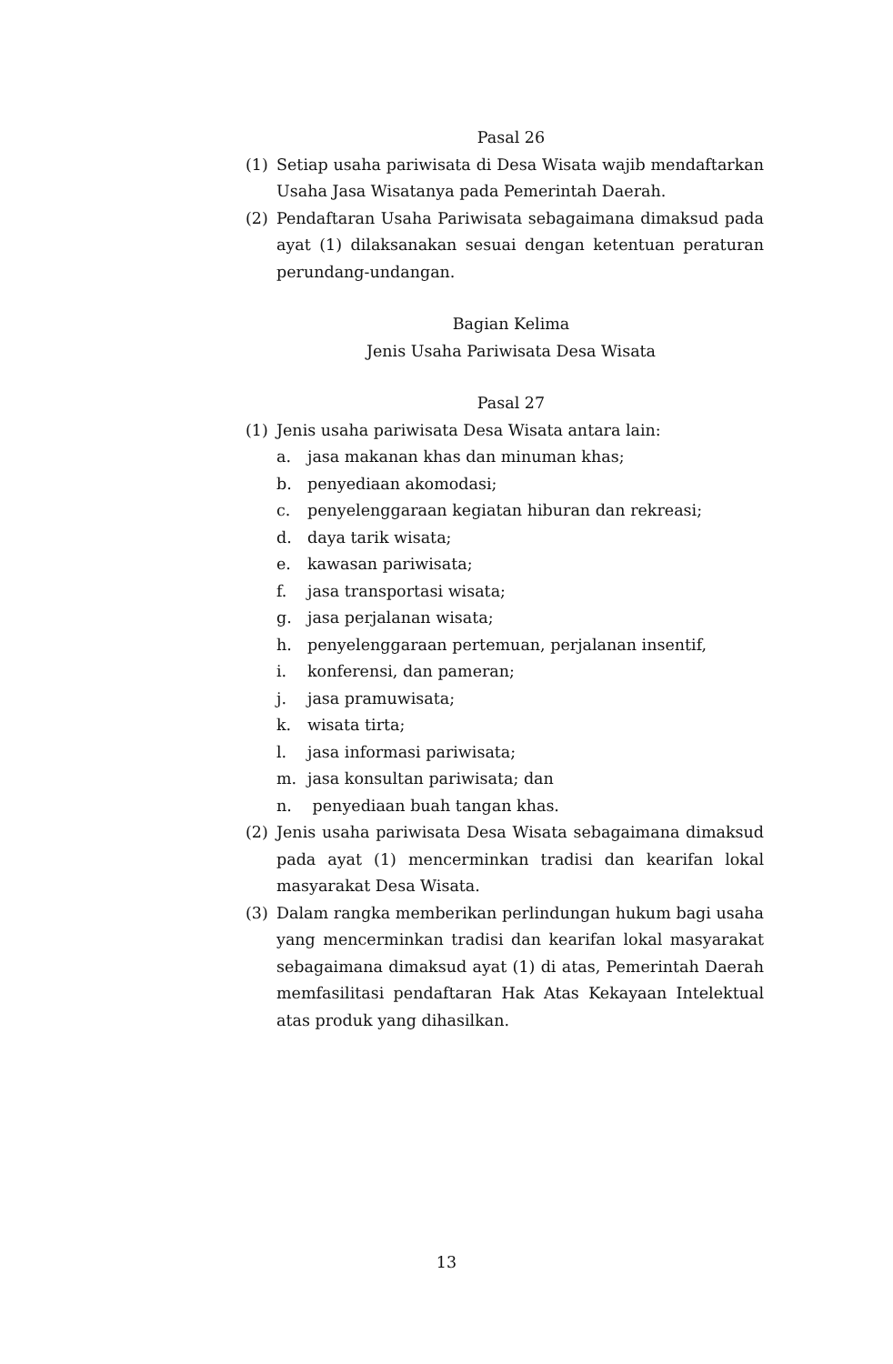Pasal 26
(1) Setiap usaha pariwisata di Desa Wisata wajib mendaftarkan Usaha Jasa Wisatanya pada Pemerintah Daerah.
(2) Pendaftaran Usaha Pariwisata sebagaimana dimaksud pada ayat (1) dilaksanakan sesuai dengan ketentuan peraturan perundang-undangan.
Bagian Kelima
Jenis Usaha Pariwisata Desa Wisata
Pasal 27
(1) Jenis usaha pariwisata Desa Wisata antara lain:
a. jasa makanan khas dan minuman khas;
b. penyediaan akomodasi;
c. penyelenggaraan kegiatan hiburan dan rekreasi;
d. daya tarik wisata;
e. kawasan pariwisata;
f. jasa transportasi wisata;
g. jasa perjalanan wisata;
h. penyelenggaraan pertemuan, perjalanan insentif,
i. konferensi, dan pameran;
j. jasa pramuwisata;
k. wisata tirta;
l. jasa informasi pariwisata;
m. jasa konsultan pariwisata; dan
n. penyediaan buah tangan khas.
(2) Jenis usaha pariwisata Desa Wisata sebagaimana dimaksud pada ayat (1) mencerminkan tradisi dan kearifan lokal masyarakat Desa Wisata.
(3) Dalam rangka memberikan perlindungan hukum bagi usaha yang mencerminkan tradisi dan kearifan lokal masyarakat sebagaimana dimaksud ayat (1) di atas, Pemerintah Daerah memfasilitasi pendaftaran Hak Atas Kekayaan Intelektual atas produk yang dihasilkan.
13